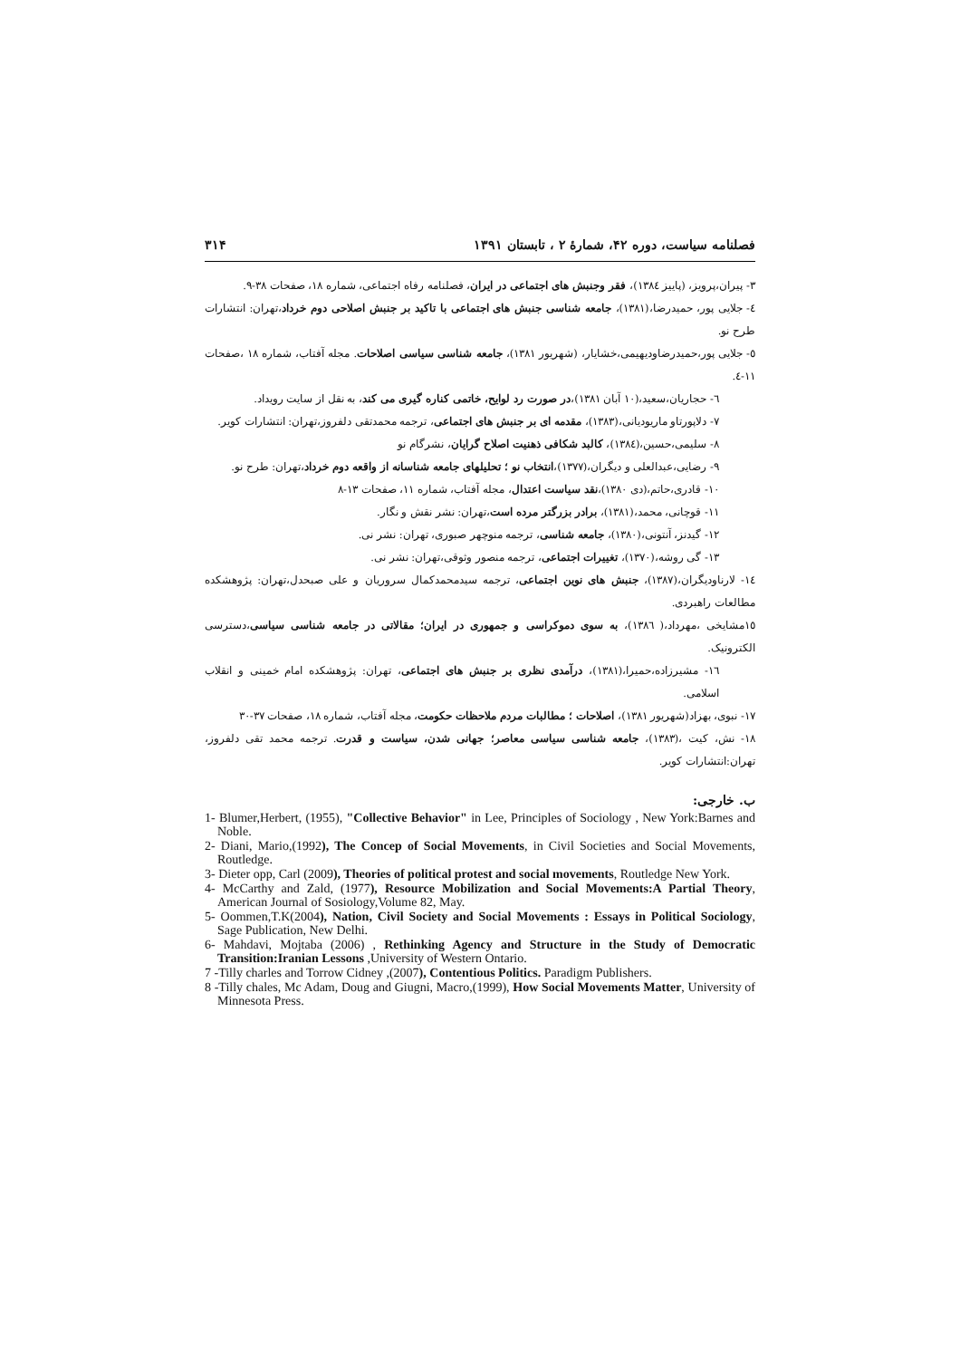فصلنامه سیاست، دوره ۴۲، شمارهٔ ۲ ، تابستان ۱۳۹۱ ۳۱۴
۳- پیران،پرویز، (پاییز ١٣٨٤)، فقر وجنبش های اجتماعی در ایران، فصلنامه رفاه اجتماعی، شماره ١٨، صفحات ٣٨-٩.
٤- جلایی پور، حمیدرضا،(١٣٨١)، جامعه شناسی جنبش های اجتماعی با تاکید بر جنبش اصلاحی دوم خرداد،تهران: انتشارات طرح نو.
٥- جلایی پور،حمیدرضاودیهیمی،خشایار، (شهریور ١٣٨١)، جامعه شناسی سیاسی اصلاحات. مجله آفتاب، شماره ١٨ ،صفحات ١١-٤.
٦- حجاریان،سعید،(١٠ آبان ١٣٨١)،در صورت رد لوایح، خاتمی کناره گیری می کند، به نقل از سایت رویداد.
٧- دلاپورتاو ماریودیانی،(١٣٨٣)، مقدمه ای بر جنبش های اجتماعی، ترجمه محمدتقی دلفروز،تهران: انتشارات کویر.
٨- سلیمی،حسین،(١٣٨٤)، کالبد شکافی ذهنیت اصلاح گرایان، نشرگام نو
٩- رضایی،عبدالعلی و دیگران،(١٣٧٧)،انتخاب نو ؛ تحلیلهای جامعه شناسانه از واقعه دوم خرداد،تهران: طرح نو.
١٠- قادری،حاتم،(دی ١٣٨٠)،نقد سیاست اعتدال، مجله آفتاب، شماره ١١، صفحات ١٣-٨
١١- قوچانی، محمد،(١٣٨١)، برادر بزرگتر مرده است،تهران: نشر نقش و نگار.
١٢- گیدنز، آنتونی،(١٣٨٠)، جامعه شناسی، ترجمه منوچهر صبوری، تهران: نشر نی.
١٣- گی روشه،(١٣٧٠)، تغییرات اجتماعی، ترجمه منصور وثوقی،تهران: نشر نی.
١٤- لارناودیگران،(١٣٨٧)، جنبش های نوین اجتماعی، ترجمه سیدمحمدکمال سروریان و علی صبحدل،تهران: پژوهشکده مطالعات راهبردی.
١٥مشایخی ،مهرداد،( ١٣٨٦)، به سوی دموکراسی و جمهوری در ایران؛ مقالاتی در جامعه شناسی سیاسی،دسترسی الکترونیک.
١٦- مشیرزاده،حمیرا،(١٣٨١)، درآمدی نظری بر جنبش های اجتماعی، تهران: پژوهشکده امام خمینی و انقلاب اسلامی.
١٧- نبوی، بهزاد(شهریور ١٣٨١)، اصلاحات ؛ مطالبات مردم ملاحظات حکومت، مجله آفتاب، شماره ١٨، صفحات ٣٧-٣٠
١٨- نش، کیت ،(١٣٨٣)، جامعه شناسی سیاسی معاصر؛ جهانی شدن، سیاست و قدرت. ترجمه محمد تقی دلفروز، تهران:انتشارات کویر.
ب. خارجی:
1- Blumer,Herbert, (1955), "Collective Behavior" in Lee, Principles of Sociology , New York:Barnes and Noble.
2- Diani, Mario,(1992), The Concep of Social Movements, in Civil Societies and Social Movements, Routledge.
3- Dieter opp, Carl (2009), Theories of political protest and social movements, Routledge New York.
4- McCarthy and Zald, (1977), Resource Mobilization and Social Movements:A Partial Theory, American Journal of Sosiology,Volume 82, May.
5- Oommen,T.K(2004), Nation, Civil Society and Social Movements : Essays in Political Sociology, Sage Publication, New Delhi.
6- Mahdavi, Mojtaba (2006) , Rethinking Agency and Structure in the Study of Democratic Transition:Iranian Lessons ,University of Western Ontario.
7 -Tilly charles and Torrow Cidney ,(2007), Contentious Politics. Paradigm Publishers.
8 -Tilly chales, Mc Adam, Doug and Giugni, Macro,(1999), How Social Movements Matter, University of Minnesota Press.